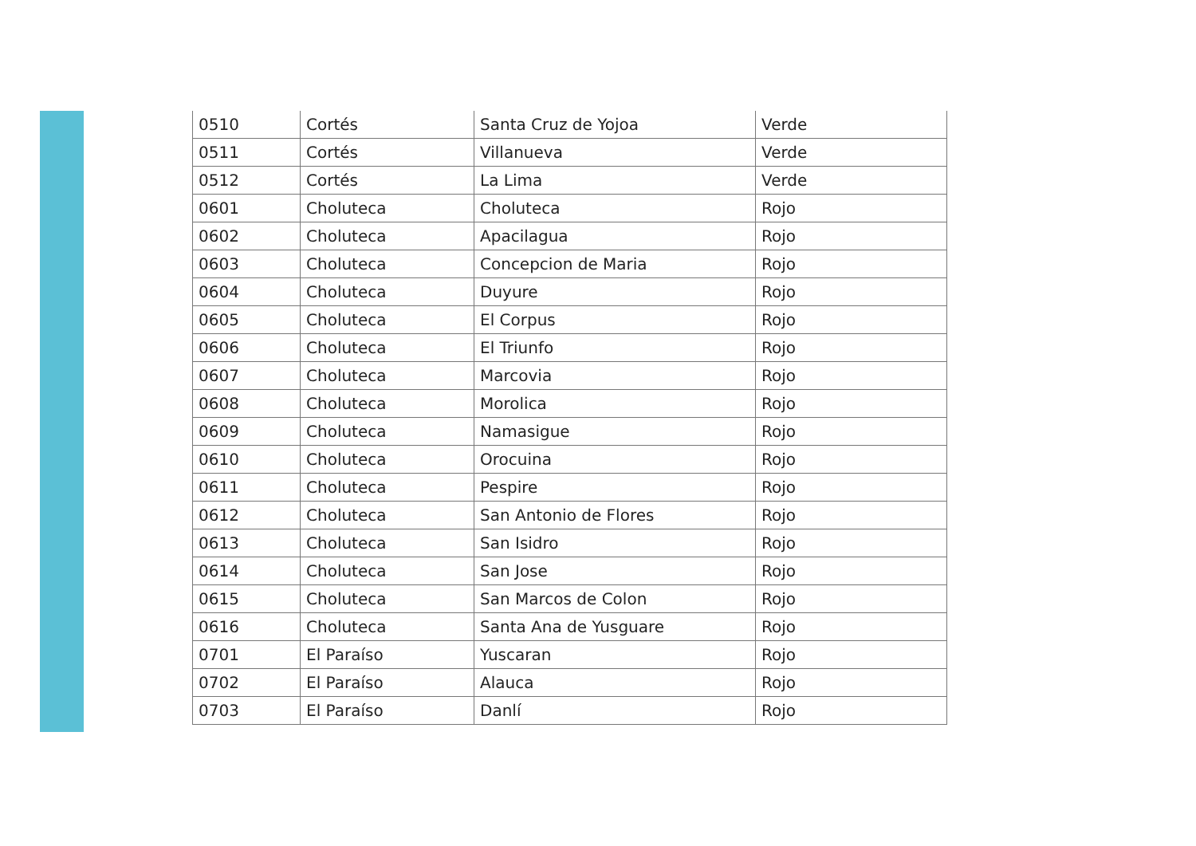| 0510 | Cortés | Santa Cruz de Yojoa | Verde |
| 0511 | Cortés | Villanueva | Verde |
| 0512 | Cortés | La Lima | Verde |
| 0601 | Choluteca | Choluteca | Rojo |
| 0602 | Choluteca | Apacilagua | Rojo |
| 0603 | Choluteca | Concepcion de Maria | Rojo |
| 0604 | Choluteca | Duyure | Rojo |
| 0605 | Choluteca | El Corpus | Rojo |
| 0606 | Choluteca | El Triunfo | Rojo |
| 0607 | Choluteca | Marcovia | Rojo |
| 0608 | Choluteca | Morolica | Rojo |
| 0609 | Choluteca | Namasigue | Rojo |
| 0610 | Choluteca | Orocuina | Rojo |
| 0611 | Choluteca | Pespire | Rojo |
| 0612 | Choluteca | San Antonio de Flores | Rojo |
| 0613 | Choluteca | San Isidro | Rojo |
| 0614 | Choluteca | San Jose | Rojo |
| 0615 | Choluteca | San Marcos de Colon | Rojo |
| 0616 | Choluteca | Santa Ana de Yusguare | Rojo |
| 0701 | El Paraíso | Yuscaran | Rojo |
| 0702 | El Paraíso | Alauca | Rojo |
| 0703 | El Paraíso | Danlí | Rojo |